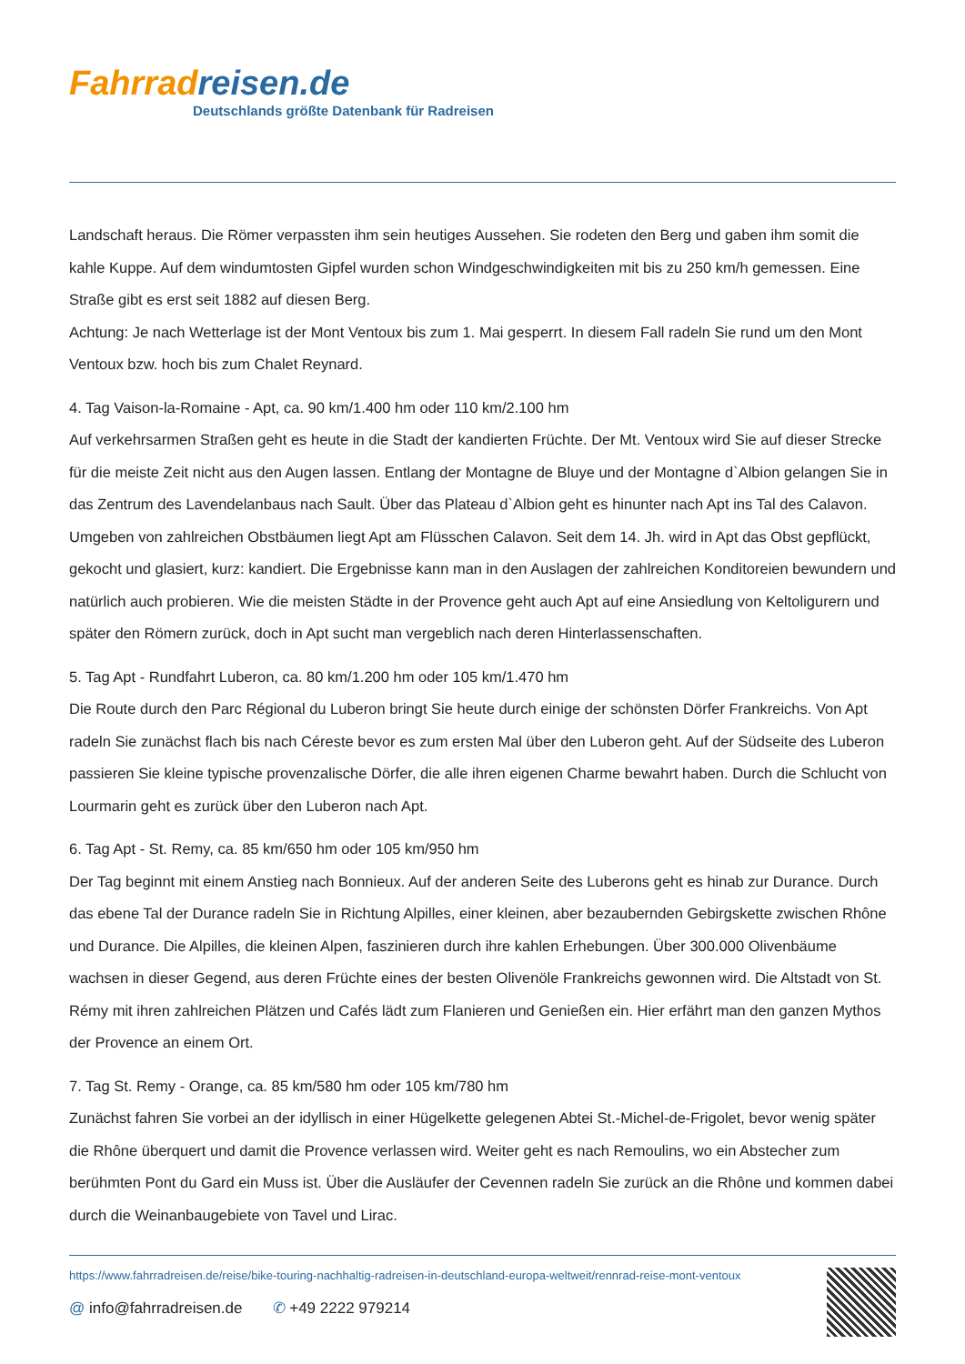Fahrrad reisen.de
Deutschlands größte Datenbank für Radreisen
Landschaft heraus. Die Römer verpassten ihm sein heutiges Aussehen. Sie rodeten den Berg und gaben ihm somit die kahle Kuppe. Auf dem windumtosten Gipfel wurden schon Windgeschwindigkeiten mit bis zu 250 km/h gemessen. Eine Straße gibt es erst seit 1882 auf diesen Berg.
Achtung: Je nach Wetterlage ist der Mont Ventoux bis zum 1. Mai gesperrt. In diesem Fall radeln Sie rund um den Mont Ventoux bzw. hoch bis zum Chalet Reynard.
4. Tag Vaison-la-Romaine - Apt, ca. 90 km/1.400 hm oder 110 km/2.100 hm
Auf verkehrsarmen Straßen geht es heute in die Stadt der kandierten Früchte. Der Mt. Ventoux wird Sie auf dieser Strecke für die meiste Zeit nicht aus den Augen lassen. Entlang der Montagne de Bluye und der Montagne d`Albion gelangen Sie in das Zentrum des Lavendelanbaus nach Sault. Über das Plateau d`Albion geht es hinunter nach Apt ins Tal des Calavon. Umgeben von zahlreichen Obstbäumen liegt Apt am Flüsschen Calavon. Seit dem 14. Jh. wird in Apt das Obst gepflückt, gekocht und glasiert, kurz: kandiert. Die Ergebnisse kann man in den Auslagen der zahlreichen Konditoreien bewundern und natürlich auch probieren. Wie die meisten Städte in der Provence geht auch Apt auf eine Ansiedlung von Keltoligurern und später den Römern zurück, doch in Apt sucht man vergeblich nach deren Hinterlassenschaften.
5. Tag Apt - Rundfahrt Luberon, ca. 80 km/1.200 hm oder 105 km/1.470 hm
Die Route durch den Parc Régional du Luberon bringt Sie heute durch einige der schönsten Dörfer Frankreichs. Von Apt radeln Sie zunächst flach bis nach Céreste bevor es zum ersten Mal über den Luberon geht. Auf der Südseite des Luberon passieren Sie kleine typische provenzalische Dörfer, die alle ihren eigenen Charme bewahrt haben. Durch die Schlucht von Lourmarin geht es zurück über den Luberon nach Apt.
6. Tag Apt - St. Remy, ca. 85 km/650 hm oder 105 km/950 hm
Der Tag beginnt mit einem Anstieg nach Bonnieux. Auf der anderen Seite des Luberons geht es hinab zur Durance. Durch das ebene Tal der Durance radeln Sie in Richtung Alpilles, einer kleinen, aber bezaubernden Gebirgskette zwischen Rhône und Durance. Die Alpilles, die kleinen Alpen, faszinieren durch ihre kahlen Erhebungen. Über 300.000 Olivenbäume wachsen in dieser Gegend, aus deren Früchte eines der besten Olivenöle Frankreichs gewonnen wird. Die Altstadt von St. Rémy mit ihren zahlreichen Plätzen und Cafés lädt zum Flanieren und Genießen ein. Hier erfährt man den ganzen Mythos der Provence an einem Ort.
7. Tag St. Remy - Orange, ca. 85 km/580 hm oder 105 km/780 hm
Zunächst fahren Sie vorbei an der idyllisch in einer Hügelkette gelegenen Abtei St.-Michel-de-Frigolet, bevor wenig später die Rhône überquert und damit die Provence verlassen wird. Weiter geht es nach Remoulins, wo ein Abstecher zum berühmten Pont du Gard ein Muss ist. Über die Ausläufer der Cevennen radeln Sie zurück an die Rhône und kommen dabei durch die Weinanbaugebiete von Tavel und Lirac.
https://www.fahrradreisen.de/reise/bike-touring-nachhaltig-radreisen-in-deutschland-europa-weltweit/rennrad-reise-mont-ventoux
@ info@fahrradreisen.de ✆ +49 2222 979214